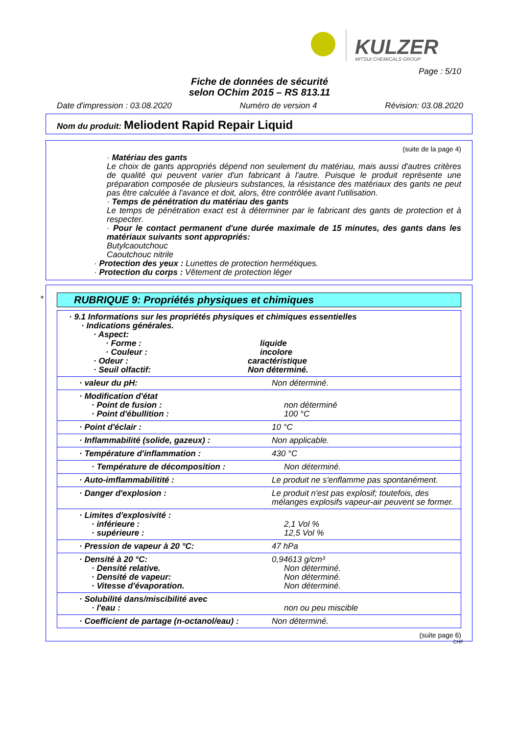KULZER
MITSUI CHEMICALS GROUP
Page : 5/10
Fiche de données de sécurité
selon OChim 2015 – RS 813.11
Date d'impression : 03.08.2020 Numéro de version 4 Révision: 03.08.2020
Nom du produit: Meliodent Rapid Repair Liquid
(suite de la page 4)
· Matériau des gants
Le choix de gants appropriés dépend non seulement du matériau, mais aussi d'autres critères de qualité qui peuvent varier d'un fabricant à l'autre. Puisque le produit représente une préparation composée de plusieurs substances, la résistance des matériaux des gants ne peut pas être calculée à l'avance et doit, alors, être contrôlée avant l'utilisation.
· Temps de pénétration du matériau des gants
Le temps de pénétration exact est à déterminer par le fabricant des gants de protection et à respecter.
· Pour le contact permanent d'une durée maximale de 15 minutes, des gants dans les matériaux suivants sont appropriés:
Butylcaoutchouc
Caoutchouc nitrile
· Protection des yeux : Lunettes de protection hermétiques.
· Protection du corps : Vêtement de protection léger
*
RUBRIQUE 9: Propriétés physiques et chimiques
| · 9.1 Informations sur les propriétés physiques et chimiques essentielles · Indications générales. · Aspect: · Forme : · Couleur : liquide incolore · Odeur : · Seuil olfactif: caractéristique Non déterminé. | |
| · valeur du pH: | Non déterminé. |
| · Modification d'état · Point de fusion : · Point d'ébullition : | non déterminé 100 °C |
| · Point d'éclair : | 10 °C |
| · Inflammabilité (solide, gazeux) : | Non applicable. |
| · Température d'inflammation : | 430 °C |
| · Température de décomposition : | Non déterminé. |
| · Auto-imflammabilitité : | Le produit ne s'enflamme pas spontanément. |
| · Danger d'explosion : | Le produit n'est pas explosif; toutefois, des mélanges explosifs vapeur-air peuvent se former. |
| · Limites d'explosivité : · inférieure : · supérieure : | 2,1 Vol % 12,5 Vol % |
| · Pression de vapeur à 20 °C: | 47 hPa |
| · Densité à 20 °C: · Densité relative. · Densité de vapeur: · Vitesse d'évaporation. | 0,94613 g/cm³ Non déterminé. Non déterminé. Non déterminé. |
| · Solubilité dans/miscibilité avec · l'eau : | non ou peu miscible |
| · Coefficient de partage (n-octanol/eau) : | Non déterminé. |
(suite page 6)
CHF